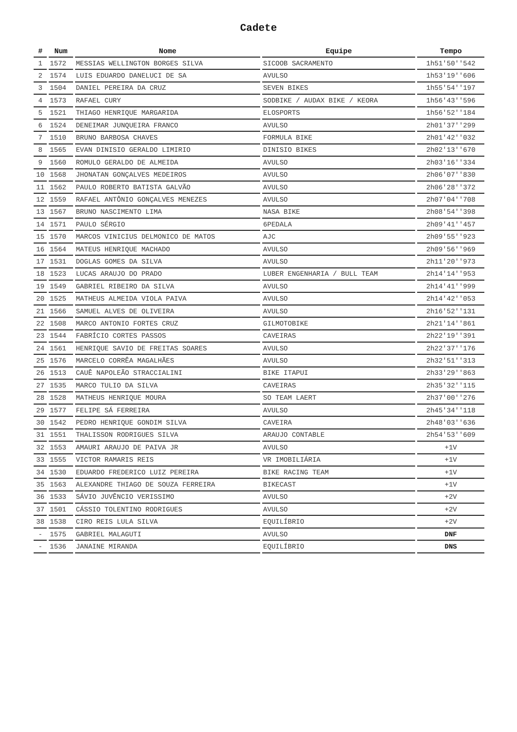Cadete
| # | Num | Nome | Equipe | Tempo |
| --- | --- | --- | --- | --- |
| 1 | 1572 | MESSIAS WELLINGTON BORGES SILVA | SICOOB SACRAMENTO | 1h51'50''542 |
| 2 | 1574 | LUIS EDUARDO DANELUCI DE SA | AVULSO | 1h53'19''606 |
| 3 | 1504 | DANIEL PEREIRA DA CRUZ | SEVEN BIKES | 1h55'54''197 |
| 4 | 1573 | RAFAEL CURY | SODBIKE / AUDAX BIKE / KEORA | 1h56'43''596 |
| 5 | 1521 | THIAGO HENRIQUE MARGARIDA | ELOSPORTS | 1h56'52''184 |
| 6 | 1524 | DENEIMAR JUNQUEIRA FRANCO | AVULSO | 2h01'37''299 |
| 7 | 1510 | BRUNO BARBOSA CHAVES | FORMULA BIKE | 2h01'42''032 |
| 8 | 1565 | EVAN DINISIO GERALDO LIMIRIO | DINISIO BIKES | 2h02'13''670 |
| 9 | 1560 | ROMULO GERALDO DE ALMEIDA | AVULSO | 2h03'16''334 |
| 10 | 1568 | JHONATAN GONÇALVES MEDEIROS | AVULSO | 2h06'07''830 |
| 11 | 1562 | PAULO ROBERTO BATISTA GALVÃO | AVULSO | 2h06'28''372 |
| 12 | 1559 | RAFAEL ANTÔNIO GONÇALVES MENEZES | AVULSO | 2h07'04''708 |
| 13 | 1567 | BRUNO NASCIMENTO LIMA | NASA BIKE | 2h08'54''398 |
| 14 | 1571 | PAULO SÉRGIO | 6PEDALA | 2h09'41''457 |
| 15 | 1570 | MARCOS VINICIUS DELMONICO DE MATOS | AJC | 2h09'55''923 |
| 16 | 1564 | MATEUS HENRIQUE MACHADO | AVULSO | 2h09'56''969 |
| 17 | 1531 | DOGLAS GOMES DA SILVA | AVULSO | 2h11'20''973 |
| 18 | 1523 | LUCAS ARAUJO DO PRADO | LUBER ENGENHARIA / BULL TEAM | 2h14'14''953 |
| 19 | 1549 | GABRIEL RIBEIRO DA SILVA | AVULSO | 2h14'41''999 |
| 20 | 1525 | MATHEUS ALMEIDA VIOLA PAIVA | AVULSO | 2h14'42''053 |
| 21 | 1566 | SAMUEL ALVES DE OLIVEIRA | AVULSO | 2h16'52''131 |
| 22 | 1508 | MARCO ANTONIO FORTES CRUZ | GILMOTOBIKE | 2h21'14''861 |
| 23 | 1544 | FABRÍCIO CORTES PASSOS | CAVEIRAS | 2h22'19''391 |
| 24 | 1561 | HENRIQUE SAVIO DE FREITAS SOARES | AVULSO | 2h22'37''176 |
| 25 | 1576 | MARCELO CORRÊA MAGALHÃES | AVULSO | 2h32'51''313 |
| 26 | 1513 | CAUÊ NAPOLEÃO STRACCIALINI | BIKE ITAPUI | 2h33'29''863 |
| 27 | 1535 | MARCO TULIO DA SILVA | CAVEIRAS | 2h35'32''115 |
| 28 | 1528 | MATHEUS HENRIQUE MOURA | SO TEAM LAERT | 2h37'00''276 |
| 29 | 1577 | FELIPE SÁ FERREIRA | AVULSO | 2h45'34''118 |
| 30 | 1542 | PEDRO HENRIQUE GONDIM SILVA | CAVEIRA | 2h48'03''636 |
| 31 | 1551 | THALISSON RODRIGUES SILVA | ARAUJO CONTABLE | 2h54'53''609 |
| 32 | 1553 | AMAURI ARAUJO DE PAIVA JR | AVULSO | +1V |
| 33 | 1555 | VICTOR RAMARIS REIS | VR IMOBILIÁRIA | +1V |
| 34 | 1530 | EDUARDO FREDERICO LUIZ PEREIRA | BIKE RACING TEAM | +1V |
| 35 | 1563 | ALEXANDRE THIAGO DE SOUZA FERREIRA | BIKECAST | +1V |
| 36 | 1533 | SÁVIO JUVÊNCIO VERISSIMO | AVULSO | +2V |
| 37 | 1501 | CÁSSIO TOLENTINO RODRIGUES | AVULSO | +2V |
| 38 | 1538 | CIRO REIS LULA SILVA | EQUILÍBRIO | +2V |
| - | 1575 | GABRIEL MALAGUTI | AVULSO | DNF |
| - | 1536 | JANAINE MIRANDA | EQUILÍBRIO | DNS |